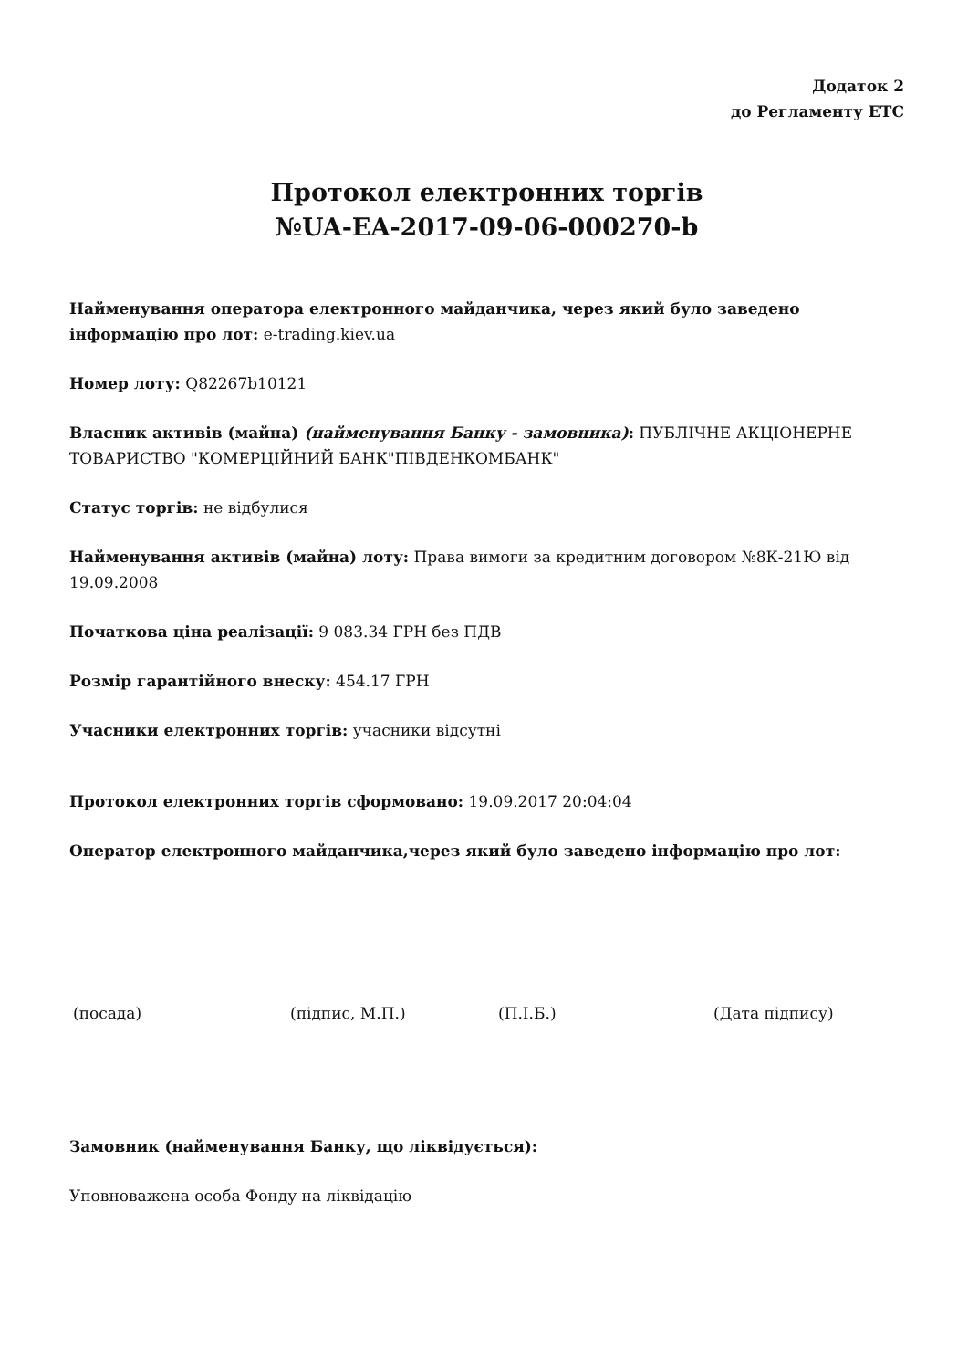Додаток 2
до Регламенту ЕТС
Протокол електронних торгів
№UA-EA-2017-09-06-000270-b
Найменування оператора електронного майданчика, через який було заведено інформацію про лот: e-trading.kiev.ua
Номер лоту: Q82267b10121
Власник активів (майна) (найменування Банку - замовника): ПУБЛІЧНЕ АКЦІОНЕРНЕ ТОВАРИСТВО "КОМЕРЦІЙНИЙ БАНК"ПІВДЕНКОМБАНК"
Статус торгів: не відбулися
Найменування активів (майна) лоту: Права вимоги за кредитним договором №8К-21Ю від 19.09.2008
Початкова ціна реалізації: 9 083.34 ГРН без ПДВ
Розмір гарантійного внеску: 454.17 ГРН
Учасники електронних торгів: учасники відсутні
Протокол електронних торгів сформовано: 19.09.2017 20:04:04
Оператор електронного майданчика,через який було заведено інформацію про лот:
(посада) (підпис, М.П.) (П.І.Б.) (Дата підпису)
Замовник (найменування Банку, що ліквідується):
Уповноважена особа Фонду на ліквідацію